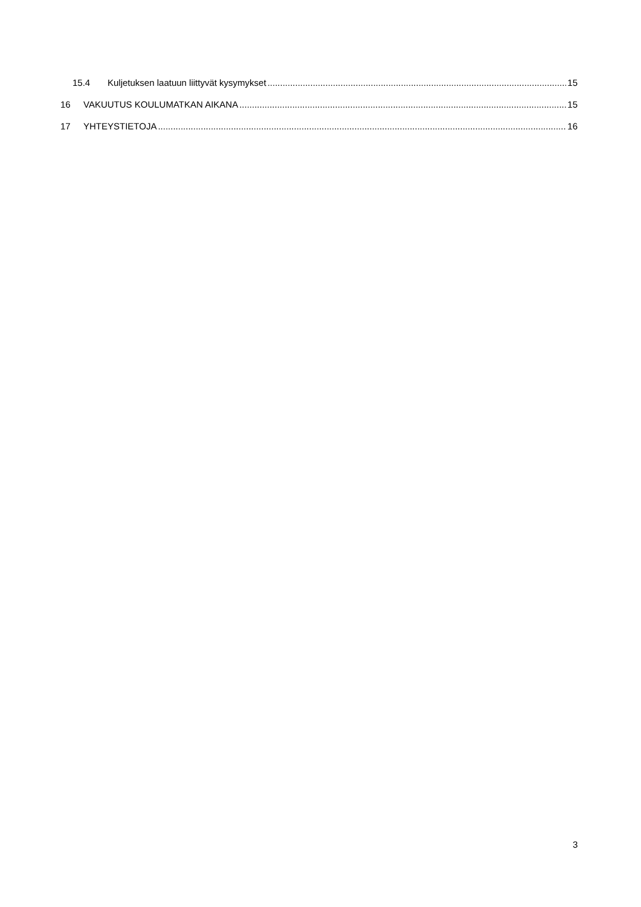15.4 Kuljetuksen laatuun liittyvät kysymykset 15
16 VAKUUTUS KOULUMATKAN AIKANA 15
17 YHTEYSTIETOJA 16
3